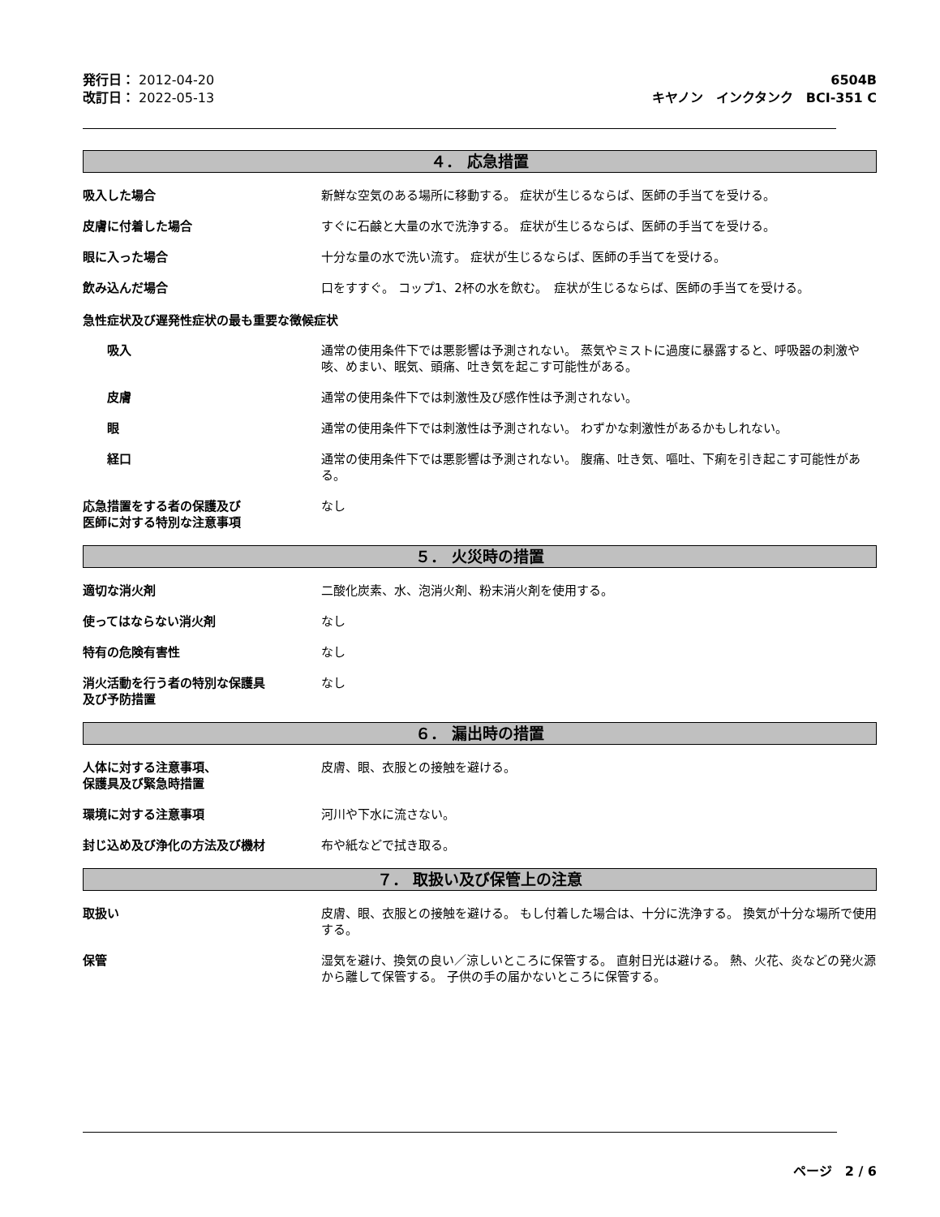発行日： 2012-04-20
改訂日： 2022-05-13
6504B
キヤノン　インクタンク　BCI-351 C
４． 応急措置
吸入した場合 新鮮な空気のある場所に移動する。 症状が生じるならば、医師の手当てを受ける。
皮膚に付着した場合 すぐに石鹸と大量の水で洗浄する。 症状が生じるならば、医師の手当てを受ける。
眼に入った場合 十分な量の水で洗い流す。 症状が生じるならば、医師の手当てを受ける。
飲み込んだ場合 口をすすぐ。 コップ1、2杯の水を飲む。　症状が生じるならば、医師の手当てを受ける。
急性症状及び遅発性症状の最も重要な徴候症状
吸入 通常の使用条件下では悪影響は予測されない。 蒸気やミストに過度に暴露すると、呼吸器の刺激や咳、めまい、眠気、頭痛、吐き気を起こす可能性がある。
皮膚 通常の使用条件下では刺激性及び感作性は予測されない。
眼 通常の使用条件下では刺激性は予測されない。 わずかな刺激性があるかもしれない。
経口 通常の使用条件下では悪影響は予測されない。 腹痛、吐き気、嘔吐、下痢を引き起こす可能性がある。
応急措置をする者の保護及び
医師に対する特別な注意事項
なし
５． 火災時の措置
適切な消火剤 二酸化炭素、水、泡消火剤、粉末消火剤を使用する。
使ってはならない消火剤 なし
特有の危険有害性 なし
消火活動を行う者の特別な保護具
及び予防措置
なし
６． 漏出時の措置
人体に対する注意事項、
保護具及び緊急時措置
皮膚、眼、衣服との接触を避ける。
環境に対する注意事項 河川や下水に流さない。
封じ込め及び浄化の方法及び機材 布や紙などで拭き取る。
７． 取扱い及び保管上の注意
取扱い 皮膚、眼、衣服との接触を避ける。 もし付着した場合は、十分に洗浄する。 換気が十分な場所で使用する。
保管 湿気を避け、換気の良い／涼しいところに保管する。 直射日光は避ける。 熱、火花、炎などの発火源から離して保管する。 子供の手の届かないところに保管する。
ページ　2 / 6